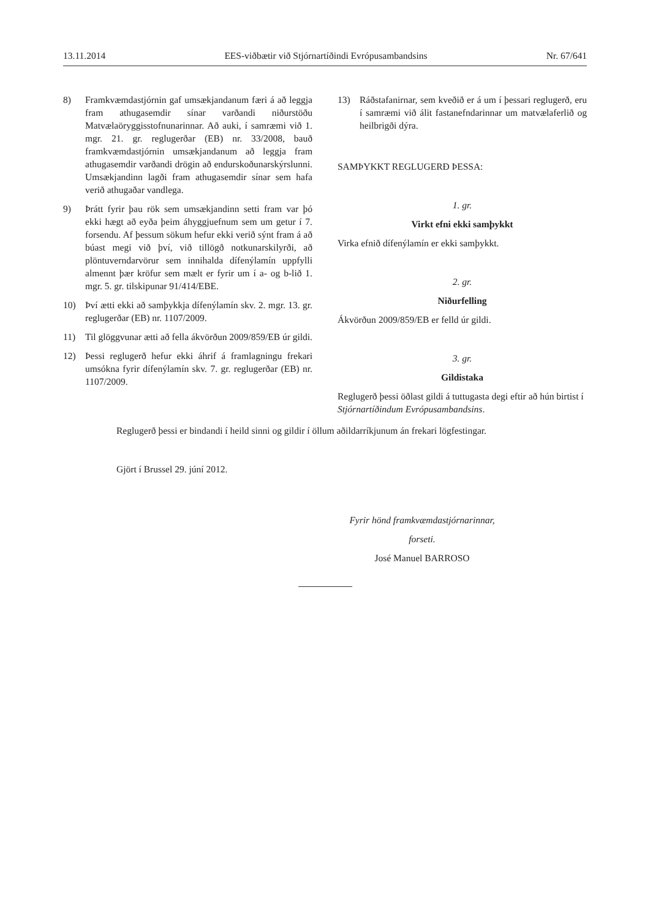13.11.2014 EES-viðbætir við Stjórnartíðindi Evrópusambandsins Nr. 67/641
8) Framkvæmdastjórnin gaf umsækjandanum færi á að leggja fram athugasemdir sínar varðandi niðurstöðu Matvælaöryggisstofnunarinnar. Að auki, í samræmi við 1. mgr. 21. gr. reglugerðar (EB) nr. 33/2008, bauð framkvæmdastjórnin umsækjandanum að leggja fram athugasemdir varðandi drögin að endurskoðunarskýrslunni. Umsækjandinn lagði fram athugasemdir sínar sem hafa verið athugaðar vandlega.
9) Þrátt fyrir þau rök sem umsækjandinn setti fram var þó ekki hægt að eyða þeim áhyggjuefnum sem um getur í 7. forsendu. Af þessum sökum hefur ekki verið sýnt fram á að búast megi við því, við tillögð notkunarskilyrði, að plöntuverndarvörur sem innihalda dífenýlamín uppfylli almennt þær kröfur sem mælt er fyrir um í a- og b-lið 1. mgr. 5. gr. tilskipunar 91/414/EBE.
10) Því ætti ekki að samþykkja dífenýlamín skv. 2. mgr. 13. gr. reglugerðar (EB) nr. 1107/2009.
11) Til glöggvunar ætti að fella ákvörðun 2009/859/EB úr gildi.
12) Þessi reglugerð hefur ekki áhrif á framlagningu frekari umsókna fyrir dífenýlamín skv. 7. gr. reglugerðar (EB) nr. 1107/2009.
13) Ráðstafanirnar, sem kveðið er á um í þessari reglugerð, eru í samræmi við álit fastanefndarinnar um matvælaferlið og heilbrigði dýra.
SAMÞYKKT REGLUGERÐ ÞESSA:
1. gr.
Virkt efni ekki samþykkt
Virka efnið dífenýlamín er ekki samþykkt.
2. gr.
Niðurfelling
Ákvörðun 2009/859/EB er felld úr gildi.
3. gr.
Gildistaka
Reglugerð þessi öðlast gildi á tuttugasta degi eftir að hún birtist í Stjórnartíðindum Evrópusambandsins.
Reglugerð þessi er bindandi í heild sinni og gildir í öllum aðildarríkjunum án frekari lögfestingar.
Gjört í Brussel 29. júní 2012.
Fyrir hönd framkvæmdastjórnarinnar,
forseti.
José Manuel BARROSO